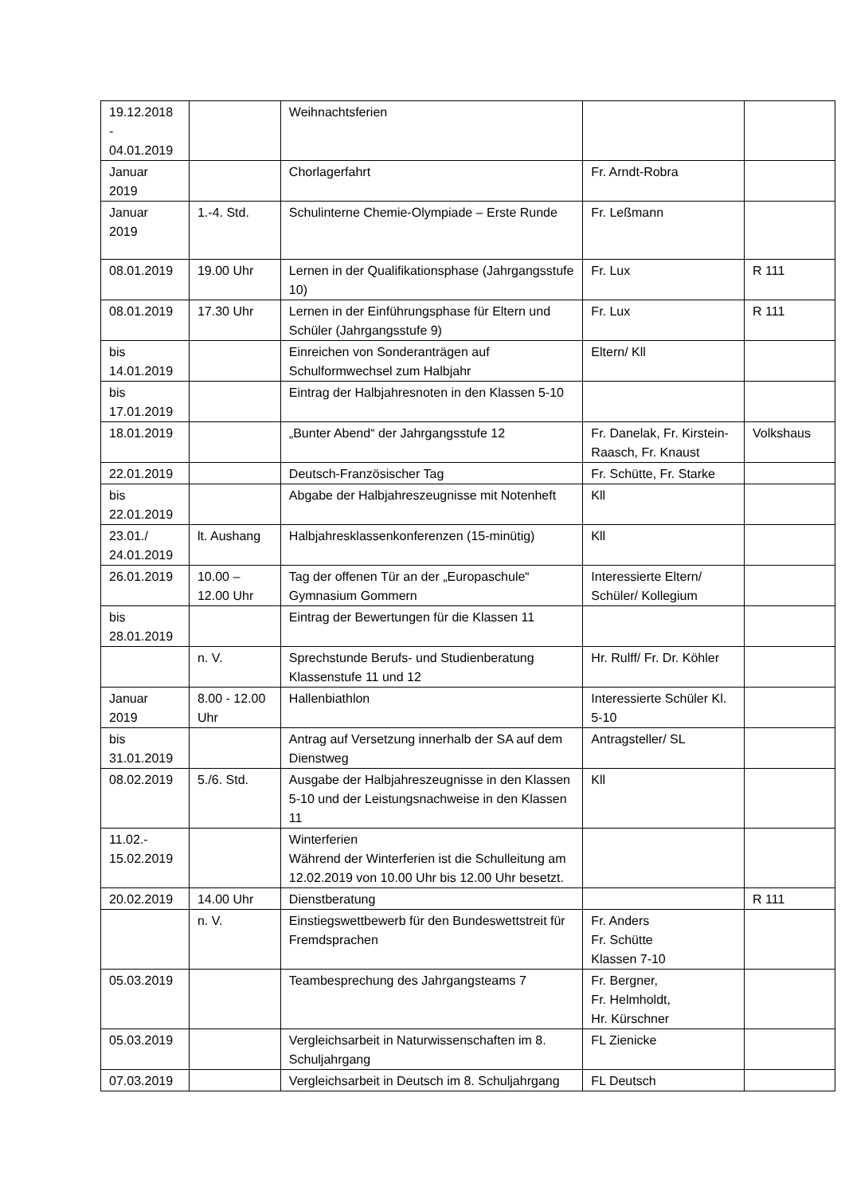| 19.12.2018 - 04.01.2019 | | Weihnachtsferien | | |
| Januar 2019 | | Chorlagerfahrt | Fr. Arndt-Robra | |
| Januar 2019 | 1.-4. Std. | Schulinterne Chemie-Olympiade – Erste Runde | Fr. Leßmann | |
| 08.01.2019 | 19.00 Uhr | Lernen in der Qualifikationsphase (Jahrgangsstufe 10) | Fr. Lux | R 111 |
| 08.01.2019 | 17.30 Uhr | Lernen in der Einführungsphase für Eltern und Schüler (Jahrgangsstufe 9) | Fr. Lux | R 111 |
| bis 14.01.2019 | | Einreichen von Sonderanträgen auf Schulformwechsel zum Halbjahr | Eltern/ Kll | |
| bis 17.01.2019 | | Eintrag der Halbjahresnoten in den Klassen 5-10 | | |
| 18.01.2019 | | „Bunter Abend“ der Jahrgangsstufe 12 | Fr. Danelak, Fr. Kirstein-Raasch, Fr. Knaust | Volkshaus |
| 22.01.2019 | | Deutsch-Französischer Tag | Fr. Schütte, Fr. Starke | |
| bis 22.01.2019 | | Abgabe der Halbjahreszeugnisse mit Notenheft | Kll | |
| 23.01./ 24.01.2019 | lt. Aushang | Halbjahresklassenkonferenzen (15-minütig) | Kll | |
| 26.01.2019 | 10.00 – 12.00 Uhr | Tag der offenen Tür an der „Europaschule“ Gymnasium Gommern | Interessierte Eltern/ Schüler/ Kollegium | |
| bis 28.01.2019 | | Eintrag der Bewertungen für die Klassen 11 | | |
| | n. V. | Sprechstunde Berufs- und Studienberatung Klassenstufe 11 und 12 | Hr. Rulff/ Fr. Dr. Köhler | |
| Januar 2019 | 8.00 - 12.00 Uhr | Hallenbiathlon | Interessierte Schüler Kl. 5-10 | |
| bis 31.01.2019 | | Antrag auf Versetzung innerhalb der SA auf dem Dienstweg | Antragsteller/ SL | |
| 08.02.2019 | 5./6. Std. | Ausgabe der Halbjahreszeugnisse in den Klassen 5-10 und der Leistungsnachweise in den Klassen 11 | Kll | |
| 11.02.- 15.02.2019 | | Winterferien Während der Winterferien ist die Schulleitung am 12.02.2019 von 10.00 Uhr bis 12.00 Uhr besetzt. | | |
| 20.02.2019 | 14.00 Uhr | Dienstberatung | | R 111 |
| | n. V. | Einstiegswettbewerb für den Bundeswettstreit für Fremdsprachen | Fr. Anders Fr. Schütte Klassen 7-10 | |
| 05.03.2019 | | Teambesprechung des Jahrgangsteams 7 | Fr. Bergner, Fr. Helmholdt, Hr. Kürschner | |
| 05.03.2019 | | Vergleichsarbeit in Naturwissenschaften im 8. Schuljahrgang | FL Zienicke | |
| 07.03.2019 | | Vergleichsarbeit in Deutsch im 8. Schuljahrgang | FL Deutsch | |